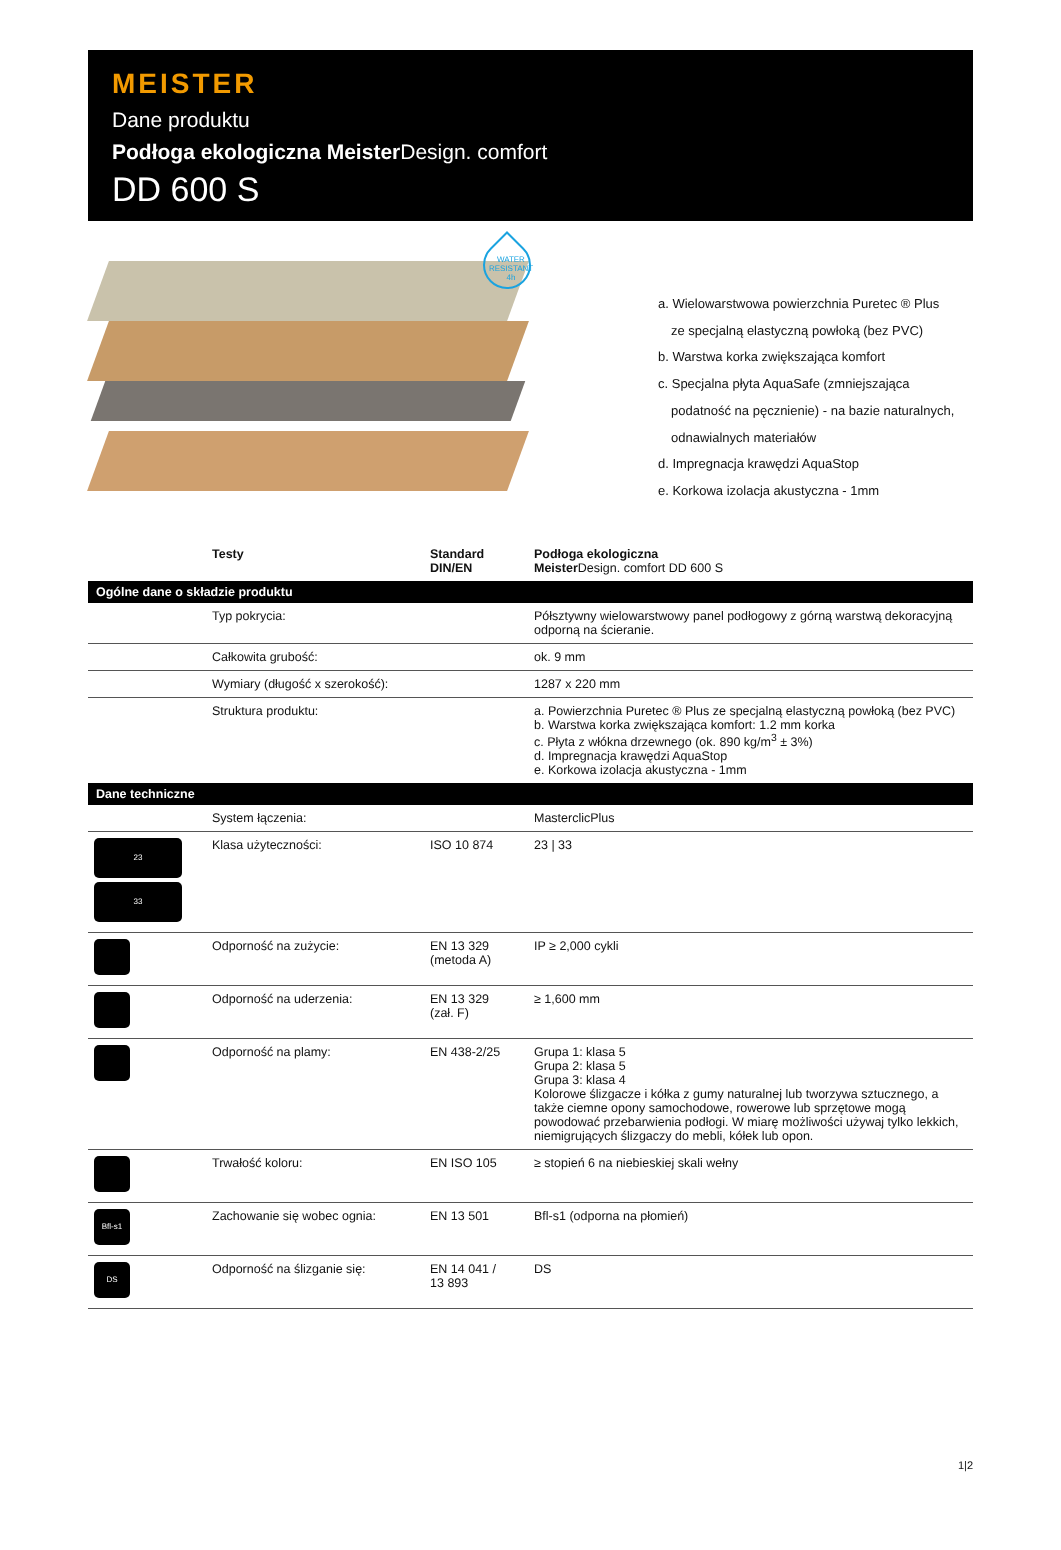MEISTER
Dane produktu
Podłoga ekologiczna Meister Design. comfort
DD 600 S
WATER RESISTANT 4h
a. Wielowarstwowa powierzchnia Puretec ® Plus
ze specjalną elastyczną powłoką (bez PVC)
b. Warstwa korka zwiększająca komfort
c. Specjalna płyta AquaSafe (zmniejszająca
podatność na pęcznienie) - na bazie naturalnych,
odnawialnych materiałów
d. Impregnacja krawędzi AquaStop
e. Korkowa izolacja akustyczna - 1mm
| | Testy | Standard DIN/EN | Podłoga ekologiczna Meister Design. comfort DD 600 S |
| --- | --- | --- | --- |
| Ogólne dane o składzie produktu | | | |
| | Typ pokrycia: | | Półsztywny wielowarstwowy panel podłogowy z górną warstwą dekoracyjną odporną na ścieranie. |
| | Całkowita grubość: | | ok. 9 mm |
| | Wymiary (długość x szerokość): | | 1287 x 220 mm |
| | Struktura produktu: | | a. Powierzchnia Puretec ® Plus ze specjalną elastyczną powłoką (bez PVC) b. Warstwa korka zwiększająca komfort: 1.2 mm korka c. Płyta z włókna drzewnego (ok. 890 kg/m<sup>3</sup> ± 3%) d. Impregnacja krawędzi AquaStop e. Korkowa izolacja akustyczna - 1mm |
| Dane techniczne | | | |
| | System łączenia: | | MasterclicPlus |
| 23 33 | Klasa użyteczności: | ISO 10 874 | 23 / 33 |
| | Odporność na zużycie: | EN 13 329 (metoda A) | IP ≥ 2,000 cykli |
| | Odporność na uderzenia: | EN 13 329 (zał. F) | ≥ 1,600 mm |
| | Odporność na plamy: | EN 438-2/25 | Grupa 1: klasa 5 Grupa 2: klasa 5 Grupa 3: klasa 4 Kolorowe ślizgacze i kółka z gumy naturalnej lub tworzywa sztucznego, a także ciemne opony samochodowe, rowerowe lub sprzętowe mogą powodować przebarwienia podłogi. W miarę możliwości używaj tylko lekkich, niemigrujących ślizgaczy do mebli, kółek lub opon. |
| | Trwałość koloru: | EN ISO 105 | ≥ stopień 6 na niebieskiej skali wełny |
| Bfl-s1 | Zachowanie się wobec ognia: | EN 13 501 | Bfl-s1 (odporna na płomień) |
| DS | Odporność na ślizganie się: | EN 14 041 / 13 893 | DS |
1|2